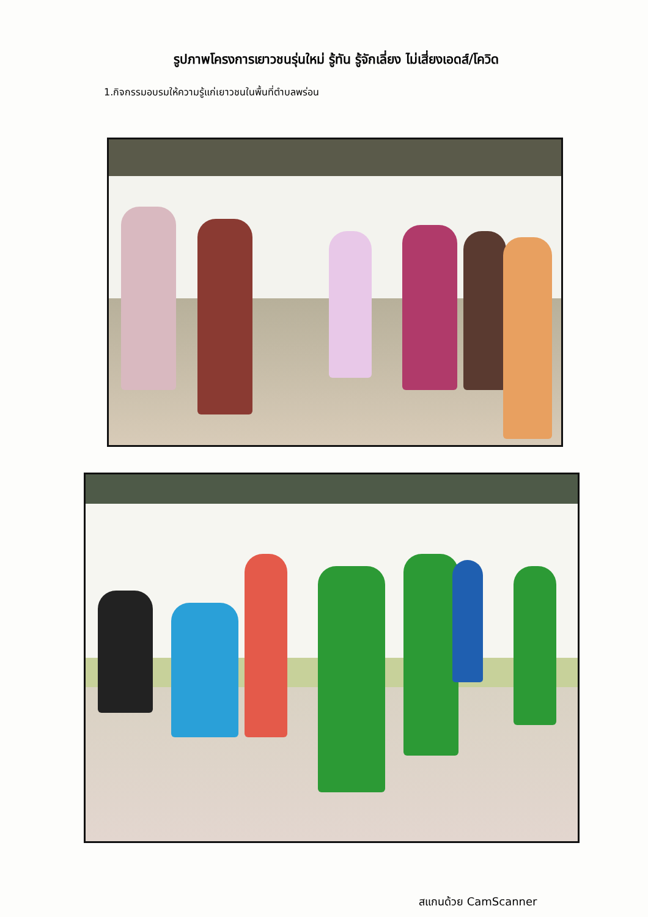รูปภาพโครงการเยาวชนรุ่นใหม่ รู้ทัน รู้จักเลี่ยง ไม่เสี่ยงเอดส์/โควิด
1.กิจกรรมอบรมให้ความรู้แก่เยาวชนในพื้นที่ตำบลพร่อน
สแกนด้วย CamScanner